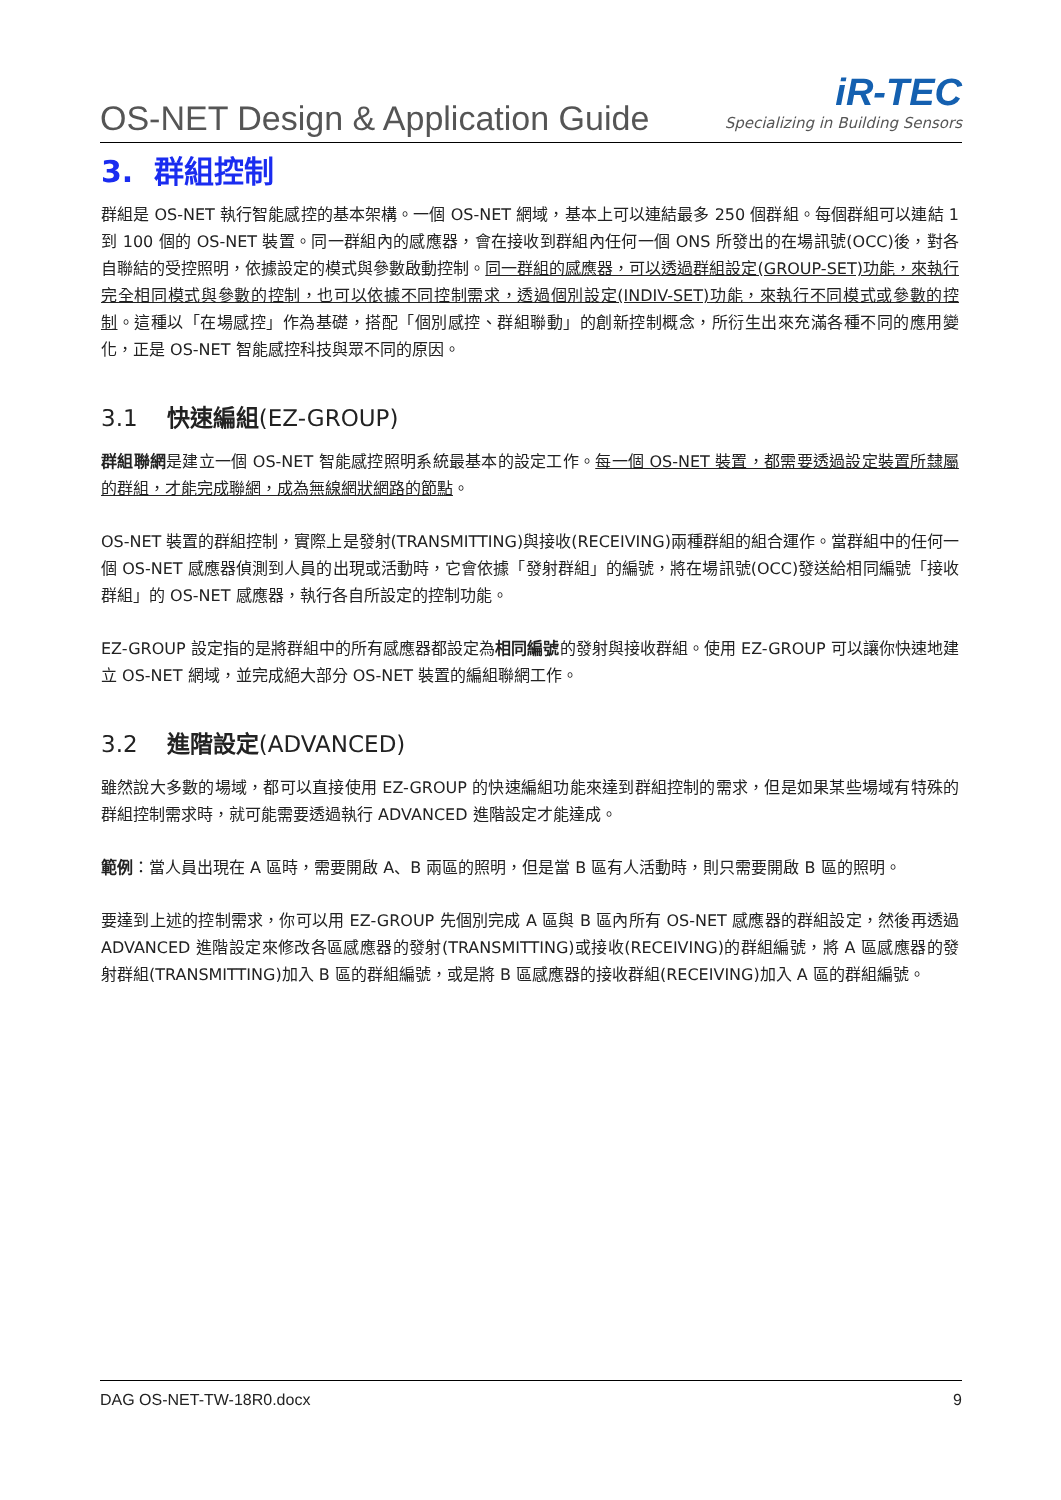OS-NET Design & Application Guide
iR-TEC
Specializing in Building Sensors
3. 群組控制
群組是 OS-NET 執行智能感控的基本架構。一個 OS-NET 網域，基本上可以連結最多 250 個群組。每個群組可以連結 1 到 100 個的 OS-NET 裝置。同一群組內的感應器，會在接收到群組內任何一個 ONS 所發出的在場訊號(OCC)後，對各自聯結的受控照明，依據設定的模式與參數啟動控制。同一群組的感應器，可以透過群組設定(GROUP-SET)功能，來執行完全相同模式與參數的控制，也可以依據不同控制需求，透過個別設定(INDIV-SET)功能，來執行不同模式或參數的控制。這種以「在場感控」作為基礎，搭配「個別感控、群組聯動」的創新控制概念，所衍生出來充滿各種不同的應用變化，正是 OS-NET 智能感控科技與眾不同的原因。
3.1 快速編組(EZ-GROUP)
群組聯網是建立一個 OS-NET 智能感控照明系統最基本的設定工作。每一個 OS-NET 裝置，都需要透過設定裝置所隸屬的群組，才能完成聯網，成為無線網狀網路的節點。
OS-NET 裝置的群組控制，實際上是發射(TRANSMITTING)與接收(RECEIVING)兩種群組的組合運作。當群組中的任何一個 OS-NET 感應器偵測到人員的出現或活動時，它會依據「發射群組」的編號，將在場訊號(OCC)發送給相同編號「接收群組」的 OS-NET 感應器，執行各自所設定的控制功能。
EZ-GROUP 設定指的是將群組中的所有感應器都設定為相同編號的發射與接收群組。使用 EZ-GROUP 可以讓你快速地建立 OS-NET 網域，並完成絕大部分 OS-NET 裝置的編組聯網工作。
3.2 進階設定(ADVANCED)
雖然說大多數的場域，都可以直接使用 EZ-GROUP 的快速編組功能來達到群組控制的需求，但是如果某些場域有特殊的群組控制需求時，就可能需要透過執行 ADVANCED 進階設定才能達成。
範例：當人員出現在 A 區時，需要開啟 A、B 兩區的照明，但是當 B 區有人活動時，則只需要開啟 B 區的照明。
要達到上述的控制需求，你可以用 EZ-GROUP 先個別完成 A 區與 B 區內所有 OS-NET 感應器的群組設定，然後再透過 ADVANCED 進階設定來修改各區感應器的發射(TRANSMITTING)或接收(RECEIVING)的群組編號，將 A 區感應器的發射群組(TRANSMITTING)加入 B 區的群組編號，或是將 B 區感應器的接收群組(RECEIVING)加入 A 區的群組編號。
DAG OS-NET-TW-18R0.docx 9